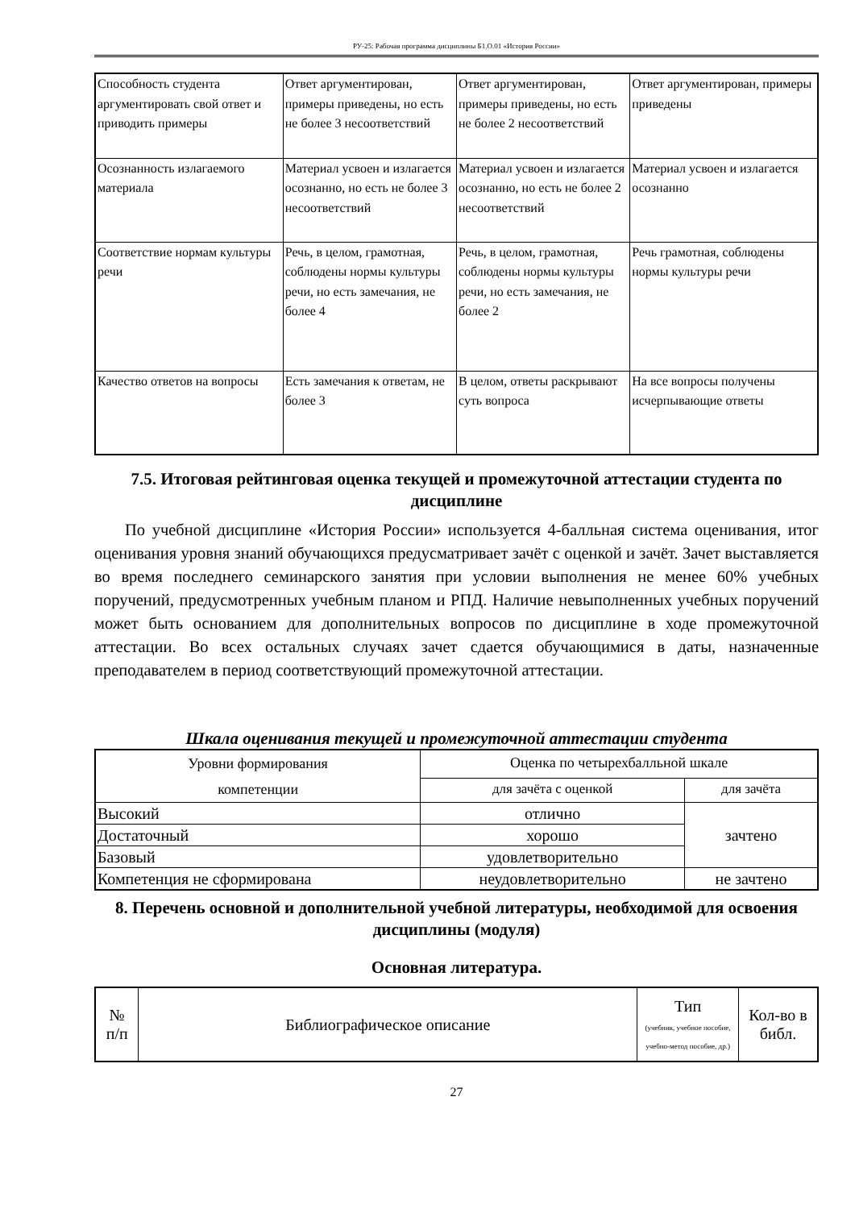РУ-25: Рабочая программа дисциплины Б1.О.01 «История России»
| Способность студента аргументировать свой ответ и приводить примеры | Ответ аргументирован, примеры приведены, но есть не более 3 несоответствий | Ответ аргументирован, примеры приведены, но есть не более 2 несоответствий | Ответ аргументирован, примеры приведены |
| Осознанность излагаемого материала | Материал усвоен и излагается осознанно, но есть не более 3 несоответствий | Материал усвоен и излагается осознанно, но есть не более 2 несоответствий | Материал усвоен и излагается осознанно |
| Соответствие нормам культуры речи | Речь, в целом, грамотная, соблюдены нормы культуры речи, но есть замечания, не более 4 | Речь, в целом, грамотная, соблюдены нормы культуры речи, но есть замечания, не более 2 | Речь грамотная, соблюдены нормы культуры речи |
| Качество ответов на вопросы | Есть замечания к ответам, не более 3 | В целом, ответы раскрывают суть вопроса | На все вопросы получены исчерпывающие ответы |
7.5. Итоговая рейтинговая оценка текущей и промежуточной аттестации студента по дисциплине
По учебной дисциплине «История России» используется 4-балльная система оценивания, итог оценивания уровня знаний обучающихся предусматривает зачёт с оценкой и зачёт. Зачет выставляется во время последнего семинарского занятия при условии выполнения не менее 60% учебных поручений, предусмотренных учебным планом и РПД. Наличие невыполненных учебных поручений может быть основанием для дополнительных вопросов по дисциплине в ходе промежуточной аттестации. Во всех остальных случаях зачет сдается обучающимися в даты, назначенные преподавателем в период соответствующий промежуточной аттестации.
Шкала оценивания текущей и промежуточной аттестации студента
| Уровни формирования компетенции | Оценка по четырехбалльной шкале | |
| | для зачёта с оценкой | для зачёта |
| Высокий | отлично | зачтено |
| Достаточный | хорошо | |
| Базовый | удовлетворительно | |
| Компетенция не сформирована | неудовлетворительно | не зачтено |
8. Перечень основной и дополнительной учебной литературы, необходимой для освоения дисциплины (модуля)
Основная литература.
| № п/п | Библиографическое описание | Тип (учебник, учебное пособие, учебно-метод пособие, др.) | Кол-во в библ. |
27